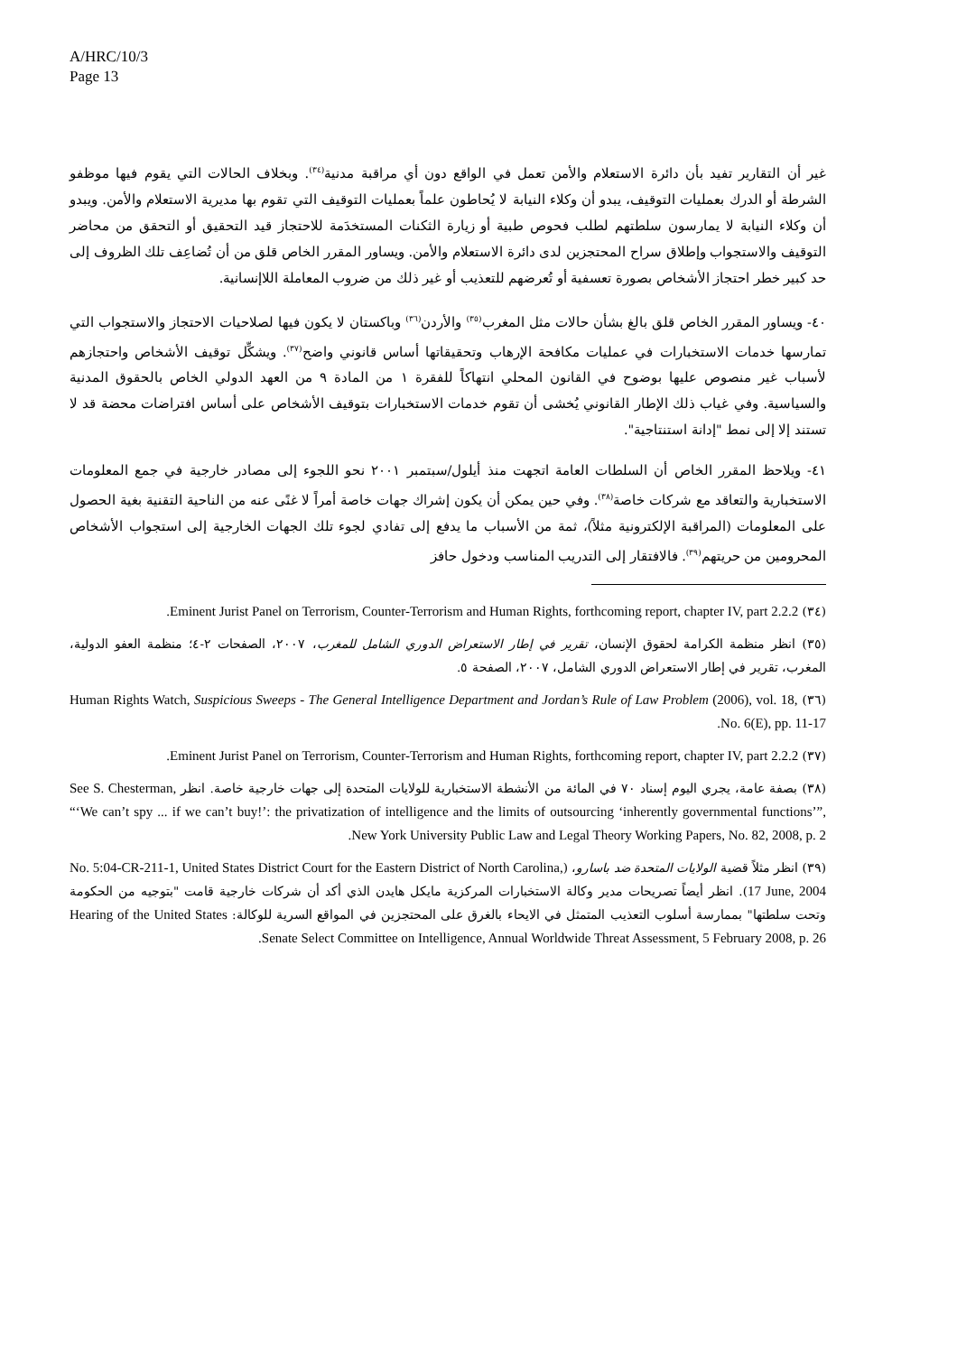A/HRC/10/3
Page 13
غير أن التقارير تفيد بأن دائرة الاستعلام والأمن تعمل في الواقع دون أي مراقبة مدنية<sup>(٣٤)</sup>. وبخلاف الحالات التي يقوم فيها موظفو الشرطة أو الدرك بعمليات التوقيف، يبدو أن وكلاء النيابة لا يُحاطون علماً بعمليات التوقيف التي تقوم بها مديرية الاستعلام والأمن. ويبدو أن وكلاء النيابة لا يمارسون سلطتهم لطلب فحوص طبية أو زيارة الثكنات المستخدَمة للاحتجاز قيد التحقيق أو التحقق من محاضر التوقيف والاستجواب وإطلاق سراح المحتجزين لدى دائرة الاستعلام والأمن. ويساور المقرر الخاص قلق من أن تُضاعِف تلك الظروف إلى حد كبير خطر احتجاز الأشخاص بصورة تعسفية أو تُعرضهم للتعذيب أو غير ذلك من ضروب المعاملة اللاإنسانية.
٤٠- ويساور المقرر الخاص قلق بالغ بشأن حالات مثل المغرب<sup>(٣٥)</sup> والأردن<sup>(٣٦)</sup> وباكستان لا يكون فيها لصلاحيات الاحتجاز والاستجواب التي تمارسها خدمات الاستخبارات في عمليات مكافحة الإرهاب وتحقيقاتها أساس قانوني واضح<sup>(٣٧)</sup>. ويشكِّل توقيف الأشخاص واحتجازهم لأسباب غير منصوص عليها بوضوح في القانون المحلي انتهاكاً للفقرة ١ من المادة ٩ من العهد الدولي الخاص بالحقوق المدنية والسياسية. وفي غياب ذلك الإطار القانوني يُخشى أن تقوم خدمات الاستخبارات بتوقيف الأشخاص على أساس افتراضات محضة قد لا تستند إلا إلى نمط "إدانة استنتاجية".
٤١- ويلاحظ المقرر الخاص أن السلطات العامة اتجهت منذ أيلول/سبتمبر ٢٠٠١ نحو اللجوء إلى مصادر خارجية في جمع المعلومات الاستخبارية والتعاقد مع شركات خاصة<sup>(٣٨)</sup>. وفي حين يمكن أن يكون إشراك جهات خاصة أمراً لا غنًى عنه من الناحية التقنية بغية الحصول على المعلومات (المراقبة الإلكترونية مثلاً)، ثمة من الأسباب ما يدفع إلى تفادي لجوء تلك الجهات الخارجية إلى استجواب الأشخاص المحرومين من حريتهم<sup>(٣٩)</sup>. فالافتقار إلى التدريب المناسب ودخول حافز
(٣٤) Eminent Jurist Panel on Terrorism, Counter-Terrorism and Human Rights, forthcoming report, chapter IV, part 2.2.2.
(٣٥) انظر منظمة الكرامة لحقوق الإنسان، تقرير في إطار الاستعراض الدوري الشامل للمغرب، ٢٠٠٧، الصفحات ٢-٤؛ منظمة العفو الدولية، المغرب، تقرير في إطار الاستعراض الدوري الشامل، ٢٠٠٧، الصفحة ٥.
(٣٦) Human Rights Watch, Suspicious Sweeps - The General Intelligence Department and Jordan’s Rule of Law Problem (2006), vol. 18, No. 6(E), pp. 11-17.
(٣٧) Eminent Jurist Panel on Terrorism, Counter-Terrorism and Human Rights, forthcoming report, chapter IV, part 2.2.2.
(٣٨) بصفة عامة، يجري اليوم إسناد ٧٠ في المائة من الأنشطة الاستخبارية للولايات المتحدة إلى جهات خارجية خاصة. انظر See S. Chesterman, “‘We can’t spy ... if we can’t buy!’: the privatization of intelligence and the limits of outsourcing ‘inherently governmental functions’”, New York University Public Law and Legal Theory Working Papers, No. 82, 2008, p. 2.
(٣٩) انظر مثلاً قضية الولايات المتحدة ضد باسارو، (No. 5:04-CR-211-1, United States District Court for the Eastern District of North Carolina, 17 June, 2004). انظر أيضاً تصريحات مدير وكالة الاستخبارات المركزية مايكل هايدن الذي أكد أن شركات خارجية قامت "بتوجيه من الحكومة وتحت سلطتها" بممارسة أسلوب التعذيب المتمثل في الايحاء بالغرق على المحتجزين في المواقع السرية للوكالة: Hearing of the United States Senate Select Committee on Intelligence, Annual Worldwide Threat Assessment, 5 February 2008, p. 26.